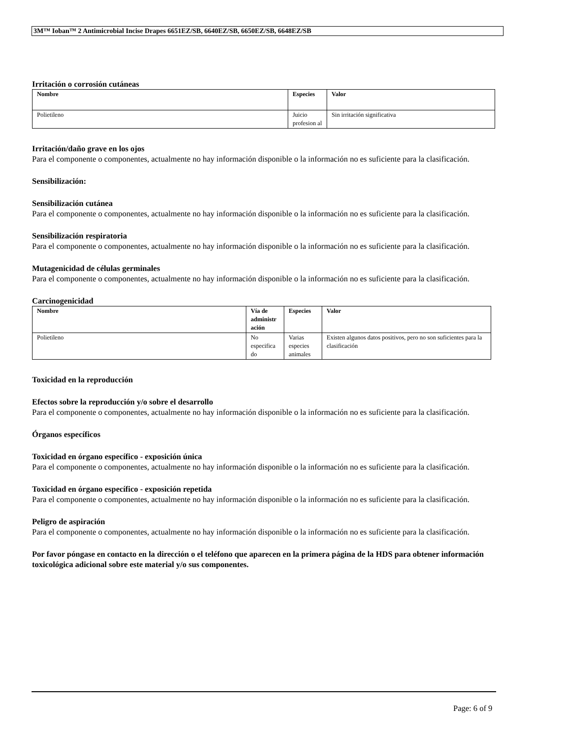3M™ Ioban™ 2 Antimicrobial Incise Drapes 6651EZ/SB, 6640EZ/SB, 6650EZ/SB, 6648EZ/SB
Irritación o corrosión cutáneas
| Nombre | Especies | Valor |
| --- | --- | --- |
| Polietileno | Juicio profesion al | Sin irritación significativa |
Irritación/daño grave en los ojos
Para el componente o componentes, actualmente no hay información disponible o la información no es suficiente para la clasificación.
Sensibilización:
Sensibilización cutánea
Para el componente o componentes, actualmente no hay información disponible o la información no es suficiente para la clasificación.
Sensibilización respiratoria
Para el componente o componentes, actualmente no hay información disponible o la información no es suficiente para la clasificación.
Mutagenicidad de células germinales
Para el componente o componentes, actualmente no hay información disponible o la información no es suficiente para la clasificación.
Carcinogenicidad
| Nombre | Vía de administr ación | Especies | Valor |
| --- | --- | --- | --- |
| Polietileno | No especifica do | Varias especies animales | Existen algunos datos positivos, pero no son suficientes para la clasificación |
Toxicidad en la reproducción
Efectos sobre la reproducción y/o sobre el desarrollo
Para el componente o componentes, actualmente no hay información disponible o la información no es suficiente para la clasificación.
Órganos específicos
Toxicidad en órgano específico - exposición única
Para el componente o componentes, actualmente no hay información disponible o la información no es suficiente para la clasificación.
Toxicidad en órgano específico - exposición repetida
Para el componente o componentes, actualmente no hay información disponible o la información no es suficiente para la clasificación.
Peligro de aspiración
Para el componente o componentes, actualmente no hay información disponible o la información no es suficiente para la clasificación.
Por favor póngase en contacto en la dirección o el teléfono que aparecen en la primera página de la HDS para obtener información toxicológica adicional sobre este material y/o sus componentes.
Page: 6 of 9